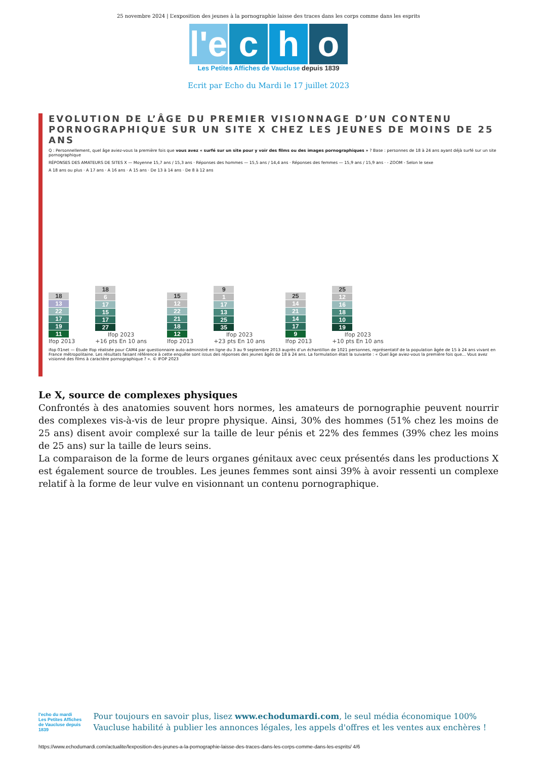25 novembre 2024 | L’exposition des jeunes à la pornographie laisse des traces dans les corps comme dans les esprits
l'e
c h o
Les Petites Affiches de Vaucluse depuis 1839
Ecrit par Echo du Mardi le 17 juillet 2023
EVOLUTION DE L’ÂGE DU PREMIER VISIONNAGE D’UN CONTENU PORNOGRAPHIQUE SUR UN SITE X CHEZ LES JEUNES DE MOINS DE 25 ANS
Q : Personnellement, quel âge aviez-vous la première fois que vous avez « surfé sur un site pour y voir des films ou des images pornographiques » ? Base : personnes de 18 à 24 ans ayant déjà surfé sur un site pornographique
RÉPONSES DES AMATEURS DE SITES X — Moyenne 15,7 ans / 15,3 ans · Réponses des hommes — 15,5 ans / 14,4 ans · Réponses des femmes — 15,9 ans / 15,9 ans · - ZOOM - Selon le sexe
A 18 ans ou plus · A 17 ans · A 16 ans · A 15 ans · De 13 à 14 ans · De 8 à 12 ans
18
13
22
17
19
11
Ifop 2013
18
6
17
15
17
27
Ifop 2023
+16 pts En 10 ans
15
12
22
21
18
12
Ifop 2013
9
1
17
13
25
35
Ifop 2023
+23 pts En 10 ans
25
14
21
14
17
9
Ifop 2013
25
12
16
18
10
19
Ifop 2023
+10 pts En 10 ans
ifop 01net — Étude Ifop réalisée pour CAM4 par questionnaire auto-administré en ligne du 3 au 9 septembre 2013 auprès d’un échantillon de 1021 personnes, représentatif de la population âgée de 15 à 24 ans vivant en France métropolitaine. Les résultats faisant référence à cette enquête sont issus des réponses des jeunes âgés de 18 à 24 ans. La formulation était la suivante : « Quel âge aviez-vous la première fois que... Vous avez visionné des films à caractère pornographique ? ». © IFOP 2023
Le X, source de complexes physiques
Confrontés à des anatomies souvent hors normes, les amateurs de pornographie peuvent nourrir des complexes vis-à-vis de leur propre physique. Ainsi, 30% des hommes (51% chez les moins de 25 ans) disent avoir complexé sur la taille de leur pénis et 22% des femmes (39% chez les moins de 25 ans) sur la taille de leurs seins.
La comparaison de la forme de leurs organes génitaux avec ceux présentés dans les productions X est également source de troubles. Les jeunes femmes sont ainsi 39% à avoir ressenti un complexe relatif à la forme de leur vulve en visionnant un contenu pornographique.
l'echo du mardi
Les Petites Affiches de Vaucluse depuis 1839
Pour toujours en savoir plus, lisez www.echodumardi.com, le seul média économique 100% Vaucluse habilité à publier les annonces légales, les appels d'offres et les ventes aux enchères !
https://www.echodumardi.com/actualite/lexposition-des-jeunes-a-la-pornographie-laisse-des-traces-dans-les-corps-comme-dans-les-esprits/ 4/6